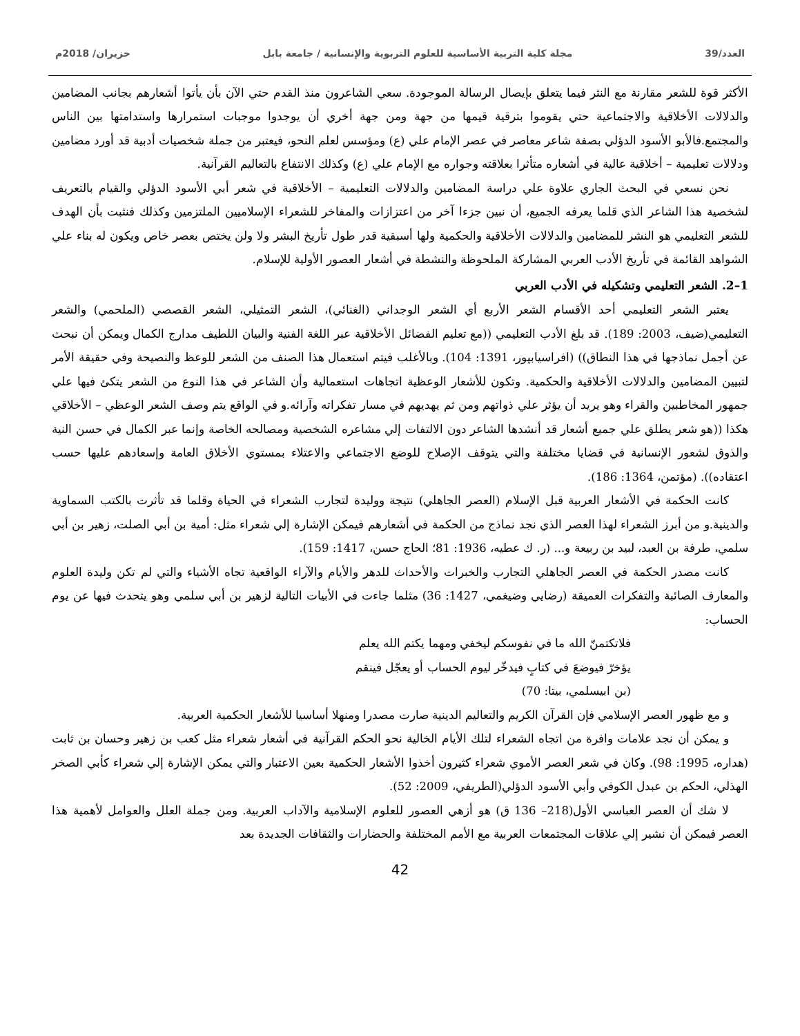العدد/39 مجلة كلية التربية الأساسية للعلوم التربوية والإنسانية / جامعة بابل حزيران/ 2018م
الأكثر قوة للشعر مقارنة مع النثر فيما يتعلق بإيصال الرسالة الموجودة. سعي الشاعرون منذ القدم حتي الآن بأن يأتوا أشعارهم بجانب المضامين والدلالات الأخلاقية والاجتماعية حتي يقوموا بترقية قيمها من جهة ومن جهة أخري أن يوجدوا موجبات استمرارها واستدامتها بين الناس والمجتمع.فالأبو الأسود الدؤلي بصفة شاعر معاصر في عصر الإمام علي (ع) ومؤسس لعلم النحو، فيعتبر من جملة شخصيات أدبية قد أورد مضامين ودلالات تعليمية – أخلاقية عالية في أشعاره متأثرا بعلاقته وجواره مع الإمام علي (ع) وكذلك الانتفاع بالتعاليم القرآنية.
نحن نسعي في البحث الجاري علاوة علي دراسة المضامين والدلالات التعليمية – الأخلاقية في شعر أبي الأسود الدؤلي والقيام بالتعريف لشخصية هذا الشاعر الذي قلما يعرفه الجميع، أن نبين جزءا آخر من اعتزازات والمفاخر للشعراء الإسلاميين الملتزمين وكذلك فنثبت بأن الهدف للشعر التعليمي هو النشر للمضامين والدلالات الأخلاقية والحكمية ولها أسبقية قدر طول تأريخ البشر ولا ولن يختص بعصر خاص ويكون له بناء علي الشواهد القائمة في تأريخ الأدب العربي المشاركة الملحوظة والنشطة في أشعار العصور الأولية للإسلام.
1–2. الشعر التعليمي وتشكيله في الأدب العربي
يعتبر الشعر التعليمي أحد الأقسام الشعر الأربع أي الشعر الوجداني (الغنائي)، الشعر التمثيلي، الشعر القصصي (الملحمي) والشعر التعليمي(ضيف، 2003: 189). قد بلغ الأدب التعليمي ((مع تعليم الفضائل الأخلاقية عبر اللغة الفنية والبيان اللطيف مدارج الكمال ويمكن أن نبحث عن أجمل نماذجها في هذا النطاق)) (افراسيابپور، 1391: 104). وبالأغلب فيتم استعمال هذا الصنف من الشعر للوعظ والنصيحة وفي حقيقة الأمر لتبيين المضامين والدلالات الأخلاقية والحكمية. وتكون للأشعار الوعظية اتجاهات استعمالية وأن الشاعر في هذا النوع من الشعر يتكئ فيها علي جمهور المخاطبين والقراء وهو يريد أن يؤثر علي ذواتهم ومن ثم يهديهم في مسار تفكراته وآرائه.و في الواقع يتم وصف الشعر الوعظي – الأخلاقي هكذا ((هو شعر يطلق علي جميع أشعار قد أنشدها الشاعر دون الالتفات إلي مشاعره الشخصية ومصالحه الخاصة وإنما عبر الكمال في حسن النية والذوق لشعور الإنسانية في قضايا مختلفة والتي يتوقف الإصلاح للوضع الاجتماعي والاعتلاء بمستوي الأخلاق العامة وإسعادهم عليها حسب اعتقاده)). (مؤتمن، 1364: 186).
كانت الحكمة في الأشعار العربية قبل الإسلام (العصر الجاهلي) نتيجة ووليدة لتجارب الشعراء في الحياة وقلما قد تأثرت بالكتب السماوية والدينية.و من أبرز الشعراء لهذا العصر الذي نجد نماذج من الحكمة في أشعارهم فيمكن الإشارة إلي شعراء مثل: أمية بن أبي الصلت، زهير بن أبي سلمي، طرفة بن العبد، لبيد بن ربيعة و... (ر. ك عطيه، 1936: 81؛ الحاج حسن، 1417: 159).
كانت مصدر الحكمة في العصر الجاهلي التجارب والخبرات والأحداث للدهر والأيام والآراء الواقعية تجاه الأشياء والتي لم تكن وليدة العلوم والمعارف الصائبة والتفكرات العميقة (رضايي وضيغمي، 1427: 36) مثلما جاءت في الأبيات التالية لزهير بن أبي سلمي وهو يتحدث فيها عن يوم الحساب:
فلاتكتمنّ الله ما في نفوسكم ليخفي ومهما يكتم الله يعلم
يؤخرّ فيوضعَ في كتابٍ فيدخّر ليوم الحساب أو يعجّل فينقم
(بن ابيسلمي، بيتا: 70)
و مع ظهور العصر الإسلامي فإن القرآن الكريم والتعاليم الدينية صارت مصدرا ومنهلا أساسيا للأشعار الحكمية العربية.
و يمكن أن نجد علامات وافرة من اتجاه الشعراء لتلك الأيام الخالية نحو الحكم القرآنية في أشعار شعراء مثل كعب بن زهير وحسان بن ثابت (هداره، 1995: 98). وكان في شعر العصر الأموي شعراء كثيرون أخذوا الأشعار الحكمية بعين الاعتبار والتي يمكن الإشارة إلي شعراء كأبي الصخر الهذلي، الحكم بن عبدل الكوفي وأبي الأسود الدؤلي(الطريفي، 2009: 52).
لا شك أن العصر العباسي الأول(218– 136 ق) هو أزهي العصور للعلوم الإسلامية والآداب العربية. ومن جملة العلل والعوامل لأهمية هذا العصر فيمكن أن نشير إلي علاقات المجتمعات العربية مع الأمم المختلفة والحضارات والثقافات الجديدة بعد
42